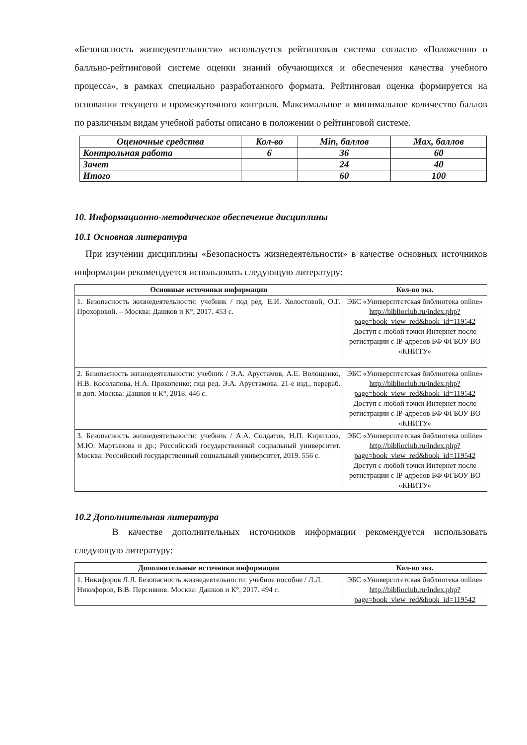«Безопасность жизнедеятельности» используется рейтинговая система согласно «Положению о балльно-рейтинговой системе оценки знаний обучающихся и обеспечения качества учебного процесса», в рамках специально разработанного формата. Рейтинговая оценка формируется на основании текущего и промежуточного контроля. Максимальное и минимальное количество баллов по различным видам учебной работы описано в положении о рейтинговой системе.
| Оценочные средства | Кол-во | Min, баллов | Max, баллов |
| --- | --- | --- | --- |
| Контрольная работа | 6 | 36 | 60 |
| Зачет | | 24 | 40 |
| Итого | | 60 | 100 |
10. Информационно-методическое обеспечение дисциплины
10.1 Основная литература
При изучении дисциплины «Безопасность жизнедеятельности» в качестве основных источников информации рекомендуется использовать следующую литературу:
| Основные источники информации | Кол-во экз. |
| --- | --- |
| 1. Безопасность жизнедеятельности: учебник / под ред. Е.И. Холостовой, О.Г. Прохоровой. – Москва: Дашков и К°, 2017. 453 с. | ЭБС «Университетская библиотека online» http://biblioclub.ru/index.php?page=book_view_red&book_id=119542 Доступ с любой точки Интернет после регистрации с IP-адресов БФ ФГБОУ ВО «КНИТУ» |
| 2. Безопасность жизнедеятельности: учебник / Э.А. Арустамов, А.Е. Волощенко, Н.В. Косолапова, Н.А. Прокопенко; под ред. Э.А. Арустамова. 21-е изд., перераб. и доп. Москва: Дашков и К°, 2018. 446 с. | ЭБС «Университетская библиотека online» http://biblioclub.ru/index.php?page=book_view_red&book_id=119542 Доступ с любой точки Интернет после регистрации с IP-адресов БФ ФГБОУ ВО «КНИТУ» |
| 3. Безопасность жизнедеятельности: учебник / А.А. Солдатов, Н.П. Кириллов, М.Ю. Мартынова и др.; Российский государственный социальный университет. Москва: Российский государственный социальный университет, 2019. 556 с. | ЭБС «Университетская библиотека online» http://biblioclub.ru/index.php?page=book_view_red&book_id=119542 Доступ с любой точки Интернет после регистрации с IP-адресов БФ ФГБОУ ВО «КНИТУ» |
10.2 Дополнительная литература
В качестве дополнительных источников информации рекомендуется использовать следующую литературу:
| Дополнительные источники информации | Кол-во экз. |
| --- | --- |
| 1. Никифоров Л.Л. Безопасность жизнедеятельности: учебное пособие / Л.Л. Никифоров, В.В. Персиянов. Москва: Дашков и К°, 2017. 494 с. | ЭБС «Университетская библиотека online» http://biblioclub.ru/index.php?page=book_view_red&book_id=119542 |